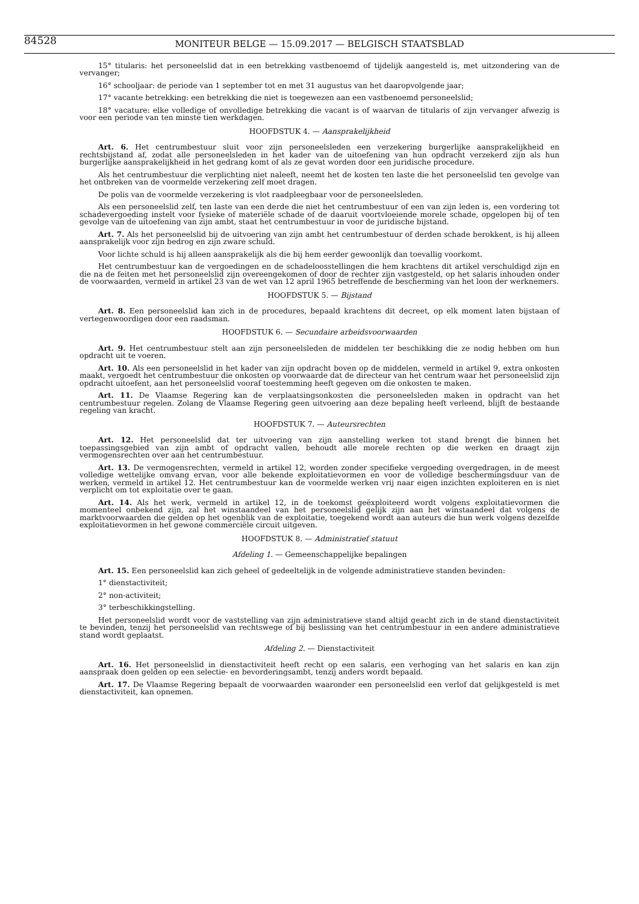84528
MONITEUR BELGE — 15.09.2017 — BELGISCH STAATSBLAD
15° titularis: het personeelslid dat in een betrekking vastbenoemd of tijdelijk aangesteld is, met uitzondering van de vervanger;
16° schooljaar: de periode van 1 september tot en met 31 augustus van het daaropvolgende jaar;
17° vacante betrekking: een betrekking die niet is toegewezen aan een vastbenoemd personeelslid;
18° vacature: elke volledige of onvolledige betrekking die vacant is of waarvan de titularis of zijn vervanger afwezig is voor een periode van ten minste tien werkdagen.
HOOFDSTUK 4. — Aansprakelijkheid
Art. 6. Het centrumbestuur sluit voor zijn personeelsleden een verzekering burgerlijke aansprakelijkheid en rechtsbijstand af, zodat alle personeelsleden in het kader van de uitoefening van hun opdracht verzekerd zijn als hun burgerlijke aansprakelijkheid in het gedrang komt of als ze gevat worden door een juridische procedure.
Als het centrumbestuur die verplichting niet naleeft, neemt het de kosten ten laste die het personeelslid ten gevolge van het ontbreken van de voormelde verzekering zelf moet dragen.
De polis van de voormelde verzekering is vlot raadpleegbaar voor de personeelsleden.
Als een personeelslid zelf, ten laste van een derde die niet het centrumbestuur of een van zijn leden is, een vordering tot schadevergoeding instelt voor fysieke of materiële schade of de daaruit voortvloeiende morele schade, opgelopen bij of ten gevolge van de uitoefening van zijn ambt, staat het centrumbestuur in voor de juridische bijstand.
Art. 7. Als het personeelslid bij de uitvoering van zijn ambt het centrumbestuur of derden schade berokkent, is hij alleen aansprakelijk voor zijn bedrog en zijn zware schuld.
Voor lichte schuld is hij alleen aansprakelijk als die bij hem eerder gewoonlijk dan toevallig voorkomt.
Het centrumbestuur kan de vergoedingen en de schadeloosstellingen die hem krachtens dit artikel verschuldigd zijn en die na de feiten met het personeelslid zijn overeengekomen of door de rechter zijn vastgesteld, op het salaris inhouden onder de voorwaarden, vermeld in artikel 23 van de wet van 12 april 1965 betreffende de bescherming van het loon der werknemers.
HOOFDSTUK 5. — Bijstand
Art. 8. Een personeelslid kan zich in de procedures, bepaald krachtens dit decreet, op elk moment laten bijstaan of vertegenwoordigen door een raadsman.
HOOFDSTUK 6. — Secundaire arbeidsvoorwaarden
Art. 9. Het centrumbestuur stelt aan zijn personeelsleden de middelen ter beschikking die ze nodig hebben om hun opdracht uit te voeren.
Art. 10. Als een personeelslid in het kader van zijn opdracht boven op de middelen, vermeld in artikel 9, extra onkosten maakt, vergoedt het centrumbestuur die onkosten op voorwaarde dat de directeur van het centrum waar het personeelslid zijn opdracht uitoefent, aan het personeelslid vooraf toestemming heeft gegeven om die onkosten te maken.
Art. 11. De Vlaamse Regering kan de verplaatsingsonkosten die personeelsleden maken in opdracht van het centrumbestuur regelen. Zolang de Vlaamse Regering geen uitvoering aan deze bepaling heeft verleend, blijft de bestaande regeling van kracht.
HOOFDSTUK 7. — Auteursrechten
Art. 12. Het personeelslid dat ter uitvoering van zijn aanstelling werken tot stand brengt die binnen het toepassingsgebied van zijn ambt of opdracht vallen, behoudt alle morele rechten op die werken en draagt zijn vermogensrechten over aan het centrumbestuur.
Art. 13. De vermogensrechten, vermeld in artikel 12, worden zonder specifieke vergoeding overgedragen, in de meest volledige wettelijke omvang ervan, voor alle bekende exploitatievormen en voor de volledige beschermingsduur van de werken, vermeld in artikel 12. Het centrumbestuur kan de voormelde werken vrij naar eigen inzichten exploiteren en is niet verplicht om tot exploitatie over te gaan.
Art. 14. Als het werk, vermeld in artikel 12, in de toekomst geëxploiteerd wordt volgens exploitatievormen die momenteel onbekend zijn, zal het winstaandeel van het personeelslid gelijk zijn aan het winstaandeel dat volgens de marktvoorwaarden die gelden op het ogenblik van de exploitatie, toegekend wordt aan auteurs die hun werk volgens dezelfde exploitatievormen in het gewone commerciële circuit uitgeven.
HOOFDSTUK 8. — Administratief statuut
Afdeling 1. — Gemeenschappelijke bepalingen
Art. 15. Een personeelslid kan zich geheel of gedeeltelijk in de volgende administratieve standen bevinden:
1° dienstactiviteit;
2° non-activiteit;
3° terbeschikkingstelling.
Het personeelslid wordt voor de vaststelling van zijn administratieve stand altijd geacht zich in de stand dienstactiviteit te bevinden, tenzij het personeelslid van rechtswege of bij beslissing van het centrumbestuur in een andere administratieve stand wordt geplaatst.
Afdeling 2. — Dienstactiviteit
Art. 16. Het personeelslid in dienstactiviteit heeft recht op een salaris, een verhoging van het salaris en kan zijn aanspraak doen gelden op een selectie- en bevorderingsambt, tenzij anders wordt bepaald.
Art. 17. De Vlaamse Regering bepaalt de voorwaarden waaronder een personeelslid een verlof dat gelijkgesteld is met dienstactiviteit, kan opnemen.